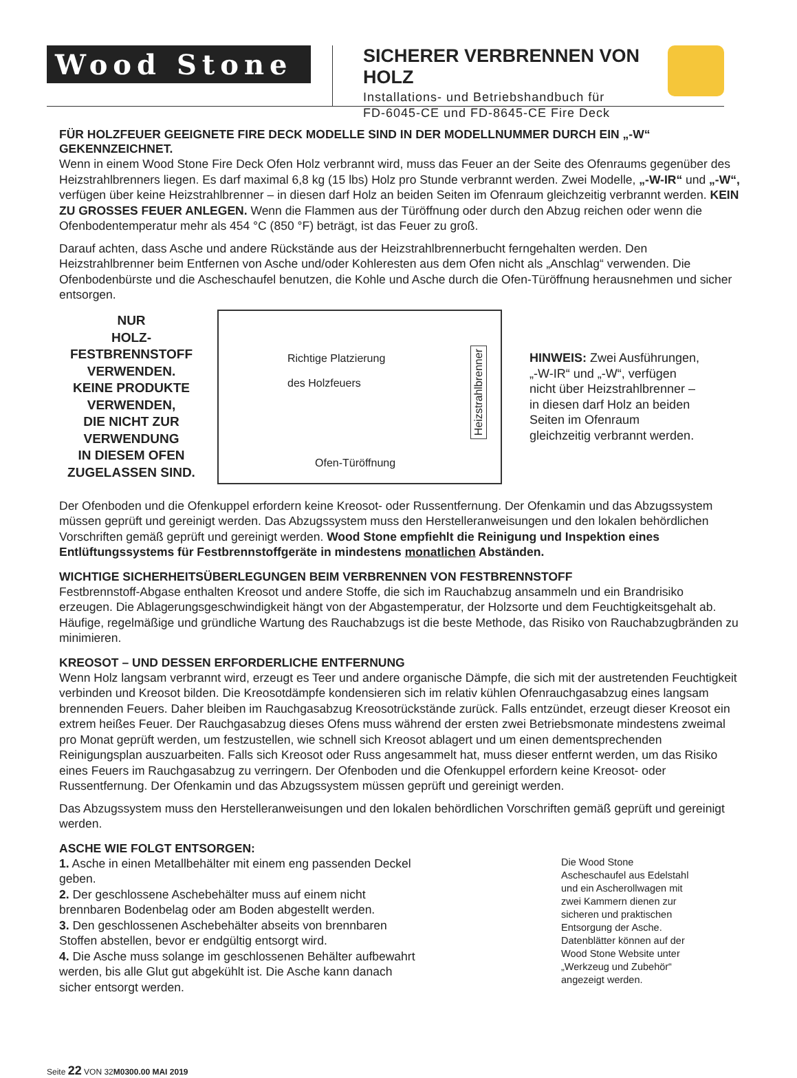Wood Stone
SICHERER VERBRENNEN VON HOLZ
Installations- und Betriebshandbuch für
FD-6045-CE und FD-8645-CE Fire Deck
FÜR HOLZFEUER GEEIGNETE FIRE DECK MODELLE SIND IN DER MODELLNUMMER DURCH EIN „-W“ GEKENNZEICHNET.
Wenn in einem Wood Stone Fire Deck Ofen Holz verbrannt wird, muss das Feuer an der Seite des Ofenraums gegenüber des Heizstrahlbrenners liegen. Es darf maximal 6,8 kg (15 lbs) Holz pro Stunde verbrannt werden. Zwei Modelle, „-W-IR“ und „-W“, verfügen über keine Heizstrahlbrenner – in diesen darf Holz an beiden Seiten im Ofenraum gleichzeitig verbrannt werden. KEIN ZU GROSSES FEUER ANLEGEN. Wenn die Flammen aus der Türöffnung oder durch den Abzug reichen oder wenn die Ofenbodentemperatur mehr als 454 °C (850 °F) beträgt, ist das Feuer zu groß.
Darauf achten, dass Asche und andere Rückstände aus der Heizstrahlbrennerbucht ferngehalten werden. Den Heizstrahlbrenner beim Entfernen von Asche und/oder Kohleresten aus dem Ofen nicht als „Anschlag“ verwenden. Die Ofenbodenbürste und die Ascheschaufel benutzen, die Kohle und Asche durch die Ofen-Türöffnung herausnehmen und sicher entsorgen.
NUR
HOLZ-FESTBRENNSTOFF VERWENDEN.
KEINE PRODUKTE VERWENDEN,
DIE NICHT ZUR VERWENDUNG
IN DIESEM OFEN ZUGELASSEN SIND.
Richtige Platzierung
des Holzfeuers
Heizstrahlbrenner
Ofen-Türöffnung
HINWEIS: Zwei Ausführungen, „-W-IR“ und „-W“, verfügen nicht über Heizstrahlbrenner – in diesen darf Holz an beiden Seiten im Ofenraum gleichzeitig verbrannt werden.
Der Ofenboden und die Ofenkuppel erfordern keine Kreosot- oder Russentfernung. Der Ofenkamin und das Abzugssystem müssen geprüft und gereinigt werden. Das Abzugssystem muss den Herstelleranweisungen und den lokalen behördlichen Vorschriften gemäß geprüft und gereinigt werden. Wood Stone empfiehlt die Reinigung und Inspektion eines Entlüftungssystems für Festbrennstoffgeräte in mindestens monatlichen Abständen.
WICHTIGE SICHERHEITSÜBERLEGUNGEN BEIM VERBRENNEN VON FESTBRENNSTOFF
Festbrennstoff-Abgase enthalten Kreosot und andere Stoffe, die sich im Rauchabzug ansammeln und ein Brandrisiko erzeugen. Die Ablagerungsgeschwindigkeit hängt von der Abgastemperatur, der Holzsorte und dem Feuchtigkeitsgehalt ab. Häufige, regelmäßige und gründliche Wartung des Rauchabzugs ist die beste Methode, das Risiko von Rauchabzugbränden zu minimieren.
KREOSOT – UND DESSEN ERFORDERLICHE ENTFERNUNG
Wenn Holz langsam verbrannt wird, erzeugt es Teer und andere organische Dämpfe, die sich mit der austretenden Feuchtigkeit verbinden und Kreosot bilden. Die Kreosotdämpfe kondensieren sich im relativ kühlen Ofenrauchgasabzug eines langsam brennenden Feuers. Daher bleiben im Rauchgasabzug Kreosotrückstände zurück. Falls entzündet, erzeugt dieser Kreosot ein extrem heißes Feuer. Der Rauchgasabzug dieses Ofens muss während der ersten zwei Betriebsmonate mindestens zweimal pro Monat geprüft werden, um festzustellen, wie schnell sich Kreosot ablagert und um einen dementsprechenden Reinigungsplan auszuarbeiten. Falls sich Kreosot oder Russ angesammelt hat, muss dieser entfernt werden, um das Risiko eines Feuers im Rauchgasabzug zu verringern. Der Ofenboden und die Ofenkuppel erfordern keine Kreosot- oder Russentfernung. Der Ofenkamin und das Abzugssystem müssen geprüft und gereinigt werden.
Das Abzugssystem muss den Herstelleranweisungen und den lokalen behördlichen Vorschriften gemäß geprüft und gereinigt werden.
ASCHE WIE FOLGT ENTSORGEN:
1. Asche in einen Metallbehälter mit einem eng passenden Deckel geben.
2. Der geschlossene Aschebehälter muss auf einem nicht brennbaren Bodenbelag oder am Boden abgestellt werden.
3. Den geschlossenen Aschebehälter abseits von brennbaren Stoffen abstellen, bevor er endgültig entsorgt wird.
4. Die Asche muss solange im geschlossenen Behälter aufbewahrt werden, bis alle Glut gut abgekühlt ist. Die Asche kann danach sicher entsorgt werden.
Die Wood Stone Ascheschaufel aus Edelstahl und ein Ascherollwagen mit zwei Kammern dienen zur sicheren und praktischen Entsorgung der Asche. Datenblätter können auf der Wood Stone Website unter „Werkzeug und Zubehör“ angezeigt werden.
Seite 22 VON 32M0300.00 MAI 2019